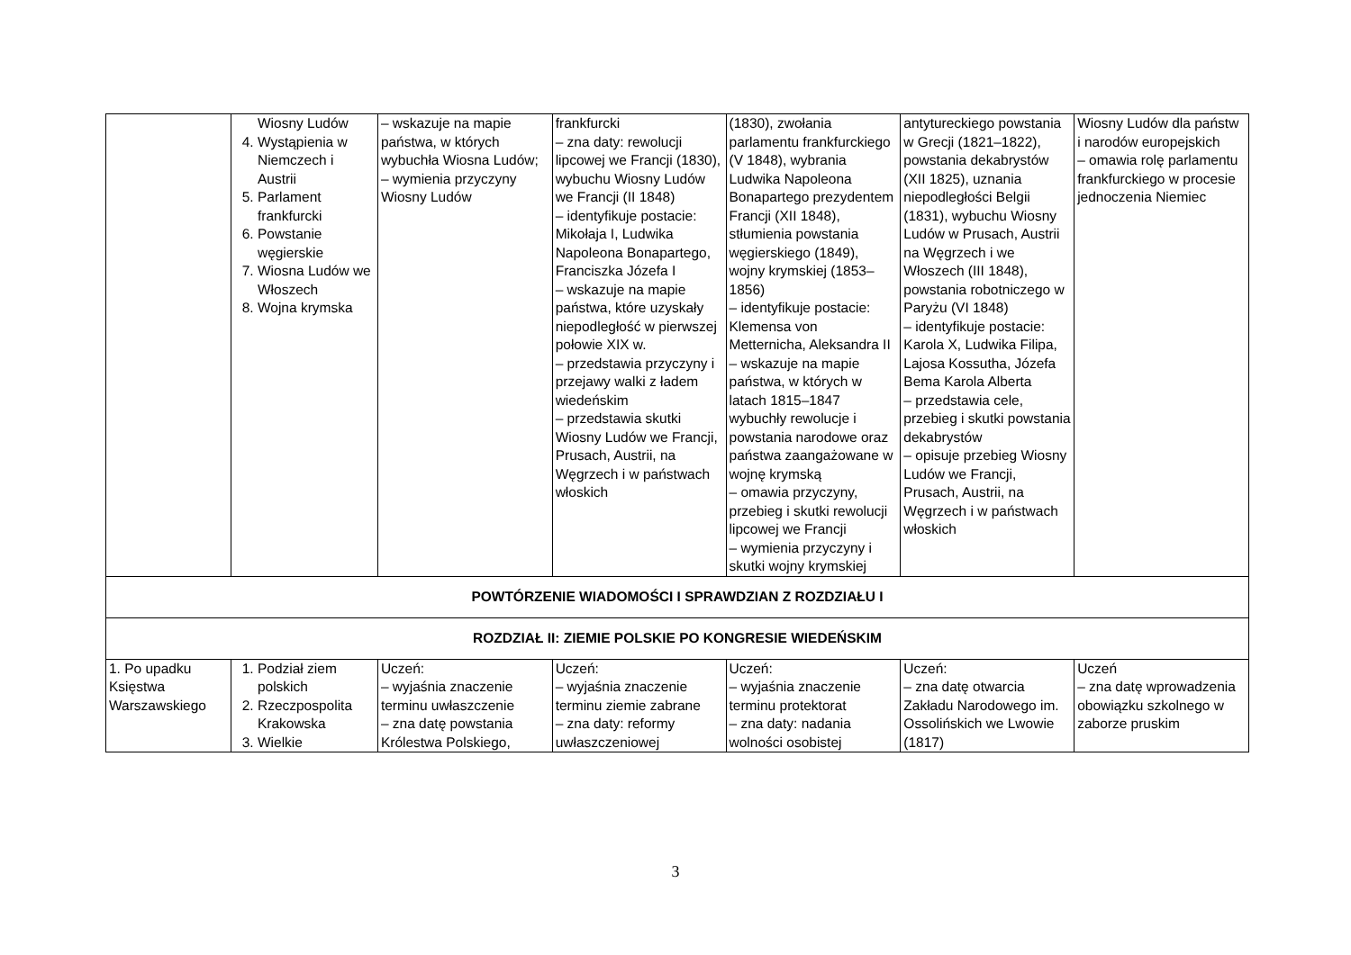| | Wiosny Ludów 4. Wystąpienia w Niemczech i Austrii 5. Parlament frankfurcki 6. Powstanie węgierskie 7. Wiosna Ludów we Włoszech 8. Wojna krymska | – wskazuje na mapie państwa, w których wybuchła Wiosna Ludów; – wymienia przyczyny Wiosny Ludów | frankfurcki – zna daty: rewolucji lipcowej we Francji (1830), wybuchu Wiosny Ludów we Francji (II 1848) – identyfikuje postacie: Mikołaja I, Ludwika Napoleona Bonapartego, Franciszka Józefa I – wskazuje na mapie państwa, które uzyskały niepodległość w pierwszej połowie XIX w. – przedstawia przyczyny i przejawy walki z ładem wiedeńskim – przedstawia skutki Wiosny Ludów we Francji, Prusach, Austrii, na Węgrzech i w państwach włoskich | (1830), zwołania parlamentu frankfurckiego (V 1848), wybrania Ludwika Napoleona Bonapartego prezydentem Francji (XII 1848), stłumienia powstania węgierskiego (1849), wojny krymskiej (1853–1856) – identyfikuje postacie: Klemensa von Metternicha, Aleksandra II – wskazuje na mapie państwa, w których w latach 1815–1847 wybuchły rewolucje i powstania narodowe oraz państwa zaangażowane w wojnę krymską – omawia przyczyny, przebieg i skutki rewolucji lipcowej we Francji – wymienia przyczyny i skutki wojny krymskiej | antytureckiego powstania w Grecji (1821–1822), powstania dekabrystów (XII 1825), uznania niepodległości Belgii (1831), wybuchu Wiosny Ludów w Prusach, Austrii na Węgrzech i we Włoszech (III 1848), powstania robotniczego w Paryżu (VI 1848) – identyfikuje postacie: Karola X, Ludwika Filipa, Lajosa Kossutha, Józefa Bema Karola Alberta – przedstawia cele, przebieg i skutki powstania dekabrystów – opisuje przebieg Wiosny Ludów we Francji, Prusach, Austrii, na Węgrzech i w państwach włoskich | Wiosny Ludów dla państw i narodów europejskich – omawia rolę parlamentu frankfurckiego w procesie jednoczenia Niemiec |
| POWTÓRZENIE WIADOMOŚCI I SPRAWDZIAN Z ROZDZIAŁU I | | | | | | |
| ROZDZIAŁ II: ZIEMIE POLSKIE PO KONGRESIE WIEDEŃSKIM | | | | | | |
| 1. Po upadku Księstwa Warszawskiego | 1. Podział ziem polskich 2. Rzeczpospolita Krakowska 3. Wielkie | Uczeń: – wyjaśnia znaczenie terminu uwłaszczenie – zna datę powstania Królestwa Polskiego, | Uczeń: – wyjaśnia znaczenie terminu ziemie zabrane – zna daty: reformy uwłaszczeniowej | Uczeń: – wyjaśnia znaczenie terminu protektorat – zna daty: nadania wolności osobistej | Uczeń: – zna datę otwarcia Zakładu Narodowego im. Ossolińskich we Lwowie (1817) | Uczeń – zna datę wprowadzenia obowiązku szkolnego w zaborze pruskim |
3